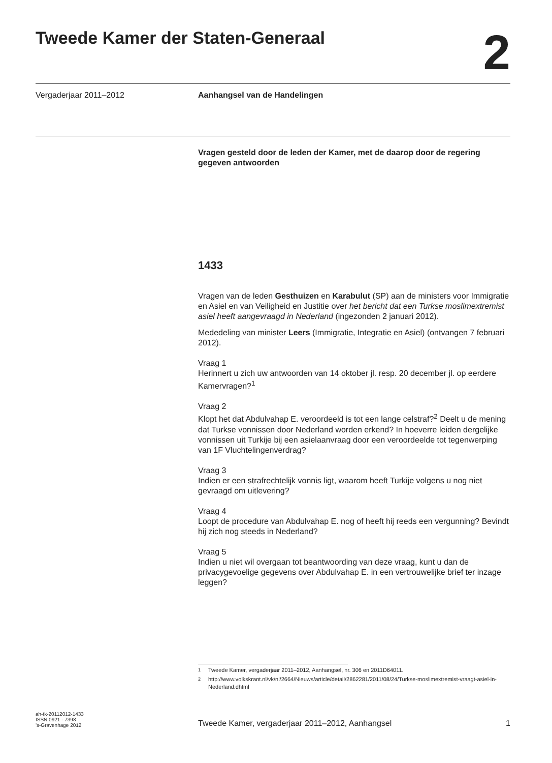Tweede Kamer der Staten-Generaal
2
Vergaderjaar 2011–2012 Aanhangsel van de Handelingen
Vragen gesteld door de leden der Kamer, met de daarop door de regering gegeven antwoorden
1433
Vragen van de leden Gesthuizen en Karabulut (SP) aan de ministers voor Immigratie en Asiel en van Veiligheid en Justitie over het bericht dat een Turkse moslimextremist asiel heeft aangevraagd in Nederland (ingezonden 2 januari 2012).
Mededeling van minister Leers (Immigratie, Integratie en Asiel) (ontvangen 7 februari 2012).
Vraag 1
Herinnert u zich uw antwoorden van 14 oktober jl. resp. 20 december jl. op eerdere Kamervragen?<sup>1</sup>
Vraag 2
Klopt het dat Abdulvahap E. veroordeeld is tot een lange celstraf?<sup>2</sup> Deelt u de mening dat Turkse vonnissen door Nederland worden erkend? In hoeverre leiden dergelijke vonnissen uit Turkije bij een asielaanvraag door een veroordeelde tot tegenwerping van 1F Vluchtelingenverdrag?
Vraag 3
Indien er een strafrechtelijk vonnis ligt, waarom heeft Turkije volgens u nog niet gevraagd om uitlevering?
Vraag 4
Loopt de procedure van Abdulvahap E. nog of heeft hij reeds een vergunning? Bevindt hij zich nog steeds in Nederland?
Vraag 5
Indien u niet wil overgaan tot beantwoording van deze vraag, kunt u dan de privacygevoelige gegevens over Abdulvahap E. in een vertrouwelijke brief ter inzage leggen?
<sup>1</sup> Tweede Kamer, vergaderjaar 2011–2012, Aanhangsel, nr. 306 en 2011D64011.
<sup>2</sup> http://www.volkskrant.nl/vk/nl/2664/Nieuws/article/detail/2862281/2011/08/24/Turkse-moslimextremist-vraagt-asiel-in-Nederland.dhtml
ah-tk-20112012-1433
ISSN 0921 - 7398
’s-Gravenhage 2012
Tweede Kamer, vergaderjaar 2011–2012, Aanhangsel
1